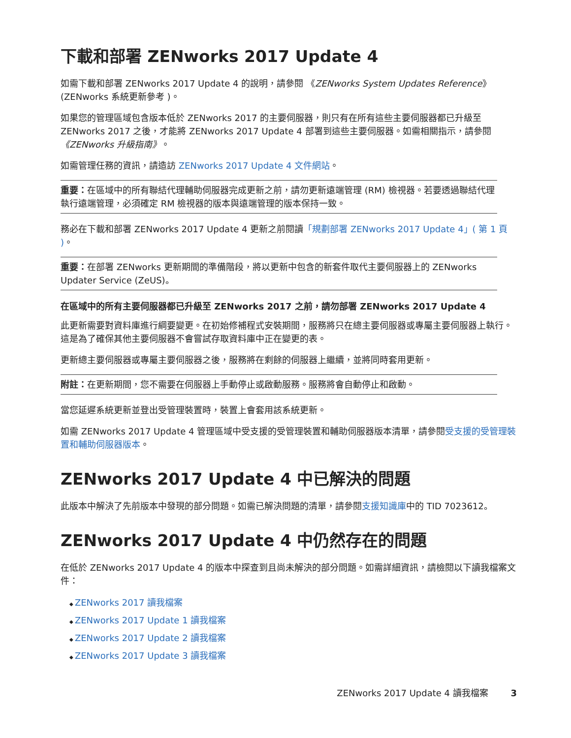下載和部署 ZENworks 2017 Update 4
如需下載和部署 ZENworks 2017 Update 4 的說明，請參閱 《ZENworks System Updates Reference》 (ZENworks 系統更新參考 )。
如果您的管理區域包含版本低於 ZENworks 2017 的主要伺服器，則只有在所有這些主要伺服器都已升級至 ZENworks 2017 之後，才能將 ZENworks 2017 Update 4 部署到這些主要伺服器。如需相關指示，請參閱 《ZENworks 升級指南》。
如需管理任務的資訊，請造訪 ZENworks 2017 Update 4 文件網站。
重要：在區域中的所有聯結代理輔助伺服器完成更新之前，請勿更新遠端管理 (RM) 檢視器。若要透過聯結代理執行遠端管理，必須確定 RM 檢視器的版本與遠端管理的版本保持一致。
務必在下載和部署 ZENworks 2017 Update 4 更新之前閱讀「規劃部署 ZENworks 2017 Update 4」( 第 1 頁 )。
重要：在部署 ZENworks 更新期間的準備階段，將以更新中包含的新套件取代主要伺服器上的 ZENworks Updater Service (ZeUS)。
在區域中的所有主要伺服器都已升級至 ZENworks 2017 之前，請勿部署 ZENworks 2017 Update 4
此更新需要對資料庫進行綱要變更。在初始修補程式安裝期間，服務將只在總主要伺服器或專屬主要伺服器上執行。這是為了確保其他主要伺服器不會嘗試存取資料庫中正在變更的表。
更新總主要伺服器或專屬主要伺服器之後，服務將在剩餘的伺服器上繼續，並將同時套用更新。
附註：在更新期間，您不需要在伺服器上手動停止或啟動服務。服務將會自動停止和啟動。
當您延遲系統更新並登出受管理裝置時，裝置上會套用該系統更新。
如需 ZENworks 2017 Update 4 管理區域中受支援的受管理裝置和輔助伺服器版本清單，請參閱受支援的受管理裝置和輔助伺服器版本。
ZENworks 2017 Update 4 中已解決的問題
此版本中解決了先前版本中發現的部分問題。如需已解決問題的清單，請參閱支援知識庫中的 TID 7023612。
ZENworks 2017 Update 4 中仍然存在的問題
在低於 ZENworks 2017 Update 4 的版本中探查到且尚未解決的部分問題。如需詳細資訊，請檢閱以下讀我檔案文件：
ZENworks 2017 讀我檔案
ZENworks 2017 Update 1 讀我檔案
ZENworks 2017 Update 2 讀我檔案
ZENworks 2017 Update 3 讀我檔案
ZENworks 2017 Update 4 讀我檔案 3